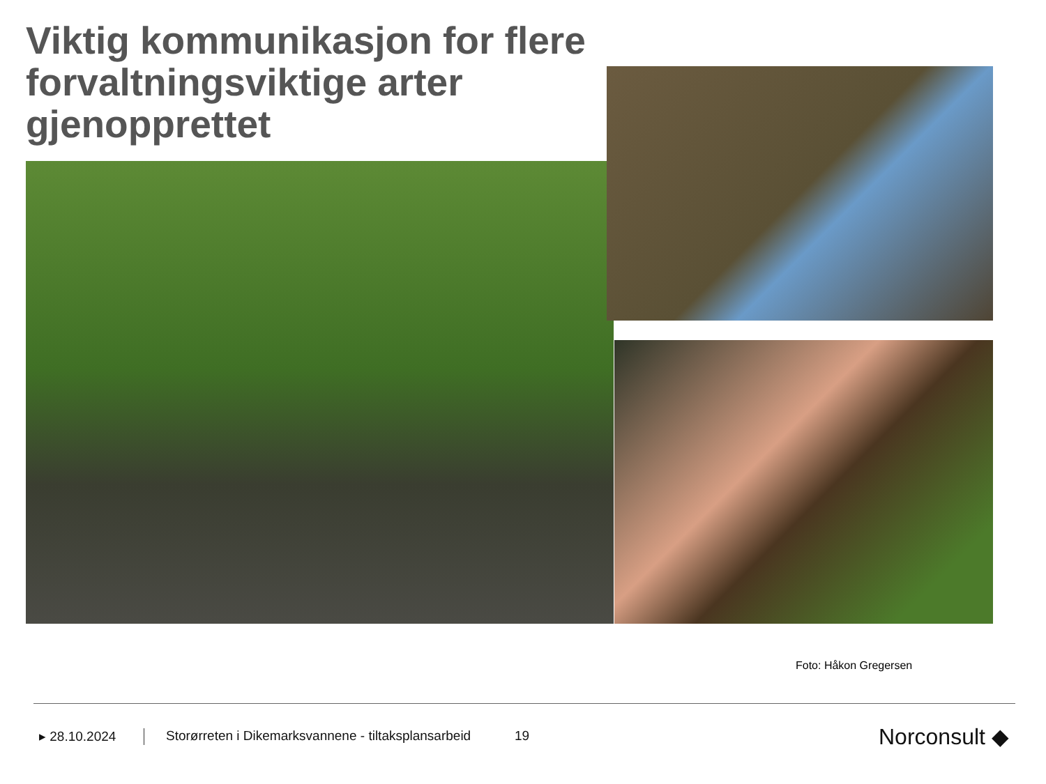Viktig kommunikasjon for flere forvaltningsviktige arter gjenopprettet
Foto: Håkon Gregersen
▸ 28.10.2024
Storørreten i Dikemarksvannene - tiltaksplansarbeid
19 Norconsult ◆